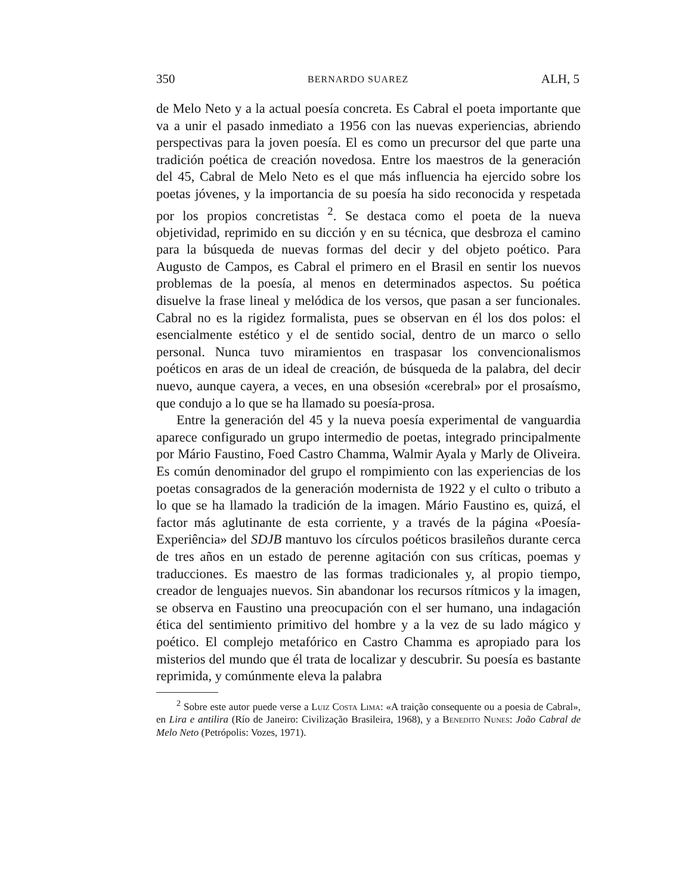350 BERNARDO SUAREZ ALH, 5
de Melo Neto y a la actual poesía concreta. Es Cabral el poeta importante que va a unir el pasado inmediato a 1956 con las nuevas experiencias, abriendo perspectivas para la joven poesía. El es como un precursor del que parte una tradición poética de creación novedosa. Entre los maestros de la generación del 45, Cabral de Melo Neto es el que más influencia ha ejercido sobre los poetas jóvenes, y la importancia de su poesía ha sido reconocida y respetada por los propios concretistas <sup>2</sup>. Se destaca como el poeta de la nueva objetividad, reprimido en su dicción y en su técnica, que desbroza el camino para la búsqueda de nuevas formas del decir y del objeto poético. Para Augusto de Campos, es Cabral el primero en el Brasil en sentir los nuevos problemas de la poesía, al menos en determinados aspectos. Su poética disuelve la frase lineal y melódica de los versos, que pasan a ser funcionales. Cabral no es la rigidez formalista, pues se observan en él los dos polos: el esencialmente estético y el de sentido social, dentro de un marco o sello personal. Nunca tuvo miramientos en traspasar los convencionalismos poéticos en aras de un ideal de creación, de búsqueda de la palabra, del decir nuevo, aunque cayera, a veces, en una obsesión «cerebral» por el prosaísmo, que condujo a lo que se ha llamado su poesía-prosa.
Entre la generación del 45 y la nueva poesía experimental de vanguardia aparece configurado un grupo intermedio de poetas, integrado principalmente por Mário Faustino, Foed Castro Chamma, Walmir Ayala y Marly de Oliveira. Es común denominador del grupo el rompimiento con las experiencias de los poetas consagrados de la generación modernista de 1922 y el culto o tributo a lo que se ha llamado la tradición de la imagen. Mário Faustino es, quizá, el factor más aglutinante de esta corriente, y a través de la página «Poesía-Experiência» del SDJB mantuvo los círculos poéticos brasileños durante cerca de tres años en un estado de perenne agitación con sus críticas, poemas y traducciones. Es maestro de las formas tradicionales y, al propio tiempo, creador de lenguajes nuevos. Sin abandonar los recursos rítmicos y la imagen, se observa en Faustino una preocupación con el ser humano, una indagación ética del sentimiento primitivo del hombre y a la vez de su lado mágico y poético. El complejo metafórico en Castro Chamma es apropiado para los misterios del mundo que él trata de localizar y descubrir. Su poesía es bastante reprimida, y comúnmente eleva la palabra
<sup>2</sup> Sobre este autor puede verse a Luiz Costa Lima: «A traição consequente ou a poesia de Cabral», en Lira e antilira (Río de Janeiro: Civilização Brasileira, 1968), y a Benedito Nunes: João Cabral de Melo Neto (Petrópolis: Vozes, 1971).